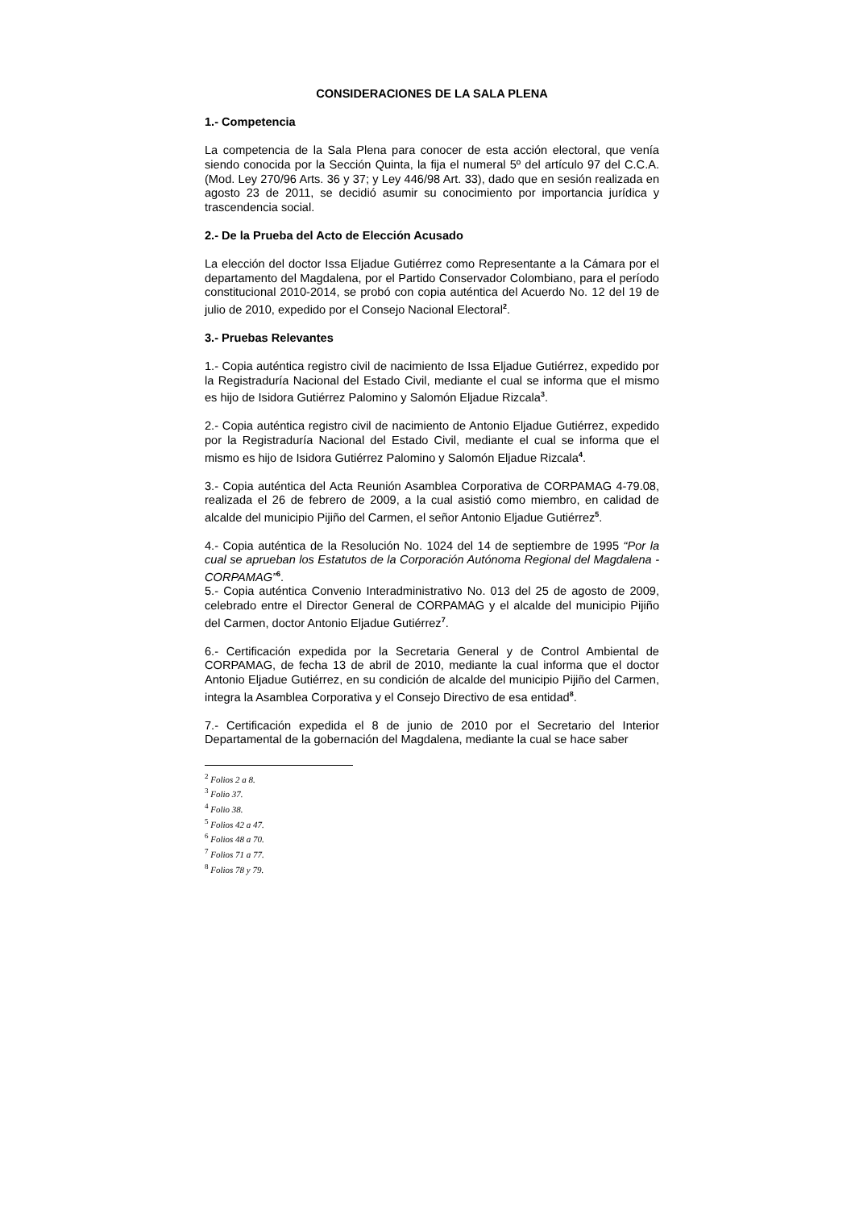CONSIDERACIONES DE LA SALA PLENA
1.- Competencia
La competencia de la Sala Plena para conocer de esta acción electoral, que venía siendo conocida por la Sección Quinta, la fija el numeral 5º del artículo 97 del C.C.A. (Mod. Ley 270/96 Arts. 36 y 37; y Ley 446/98 Art. 33), dado que en sesión realizada en agosto 23 de 2011, se decidió asumir su conocimiento por importancia jurídica y trascendencia social.
2.- De la Prueba del Acto de Elección Acusado
La elección del doctor Issa Eljadue Gutiérrez como Representante a la Cámara por el departamento del Magdalena, por el Partido Conservador Colombiano, para el período constitucional 2010-2014, se probó con copia auténtica del Acuerdo No. 12 del 19 de julio de 2010, expedido por el Consejo Nacional Electoral<sup>2</sup>.
3.- Pruebas Relevantes
1.- Copia auténtica registro civil de nacimiento de Issa Eljadue Gutiérrez, expedido por la Registraduría Nacional del Estado Civil, mediante el cual se informa que el mismo es hijo de Isidora Gutiérrez Palomino y Salomón Eljadue Rizcala<sup>3</sup>.
2.- Copia auténtica registro civil de nacimiento de Antonio Eljadue Gutiérrez, expedido por la Registraduría Nacional del Estado Civil, mediante el cual se informa que el mismo es hijo de Isidora Gutiérrez Palomino y Salomón Eljadue Rizcala<sup>4</sup>.
3.- Copia auténtica del Acta Reunión Asamblea Corporativa de CORPAMAG 4-79.08, realizada el 26 de febrero de 2009, a la cual asistió como miembro, en calidad de alcalde del municipio Pijiño del Carmen, el señor Antonio Eljadue Gutiérrez<sup>5</sup>.
4.- Copia auténtica de la Resolución No. 1024 del 14 de septiembre de 1995 “Por la cual se aprueban los Estatutos de la Corporación Autónoma Regional del Magdalena - CORPAMAG”<sup>6</sup>.
5.- Copia auténtica Convenio Interadministrativo No. 013 del 25 de agosto de 2009, celebrado entre el Director General de CORPAMAG y el alcalde del municipio Pijiño del Carmen, doctor Antonio Eljadue Gutiérrez<sup>7</sup>.
6.- Certificación expedida por la Secretaria General y de Control Ambiental de CORPAMAG, de fecha 13 de abril de 2010, mediante la cual informa que el doctor Antonio Eljadue Gutiérrez, en su condición de alcalde del municipio Pijiño del Carmen, integra la Asamblea Corporativa y el Consejo Directivo de esa entidad<sup>8</sup>.
7.- Certificación expedida el 8 de junio de 2010 por el Secretario del Interior Departamental de la gobernación del Magdalena, mediante la cual se hace saber
<sup>2</sup> Folios 2 a 8.
<sup>3</sup> Folio 37.
<sup>4</sup> Folio 38.
<sup>5</sup> Folios 42 a 47.
<sup>6</sup> Folios 48 a 70.
<sup>7</sup> Folios 71 a 77.
<sup>8</sup> Folios 78 y 79.